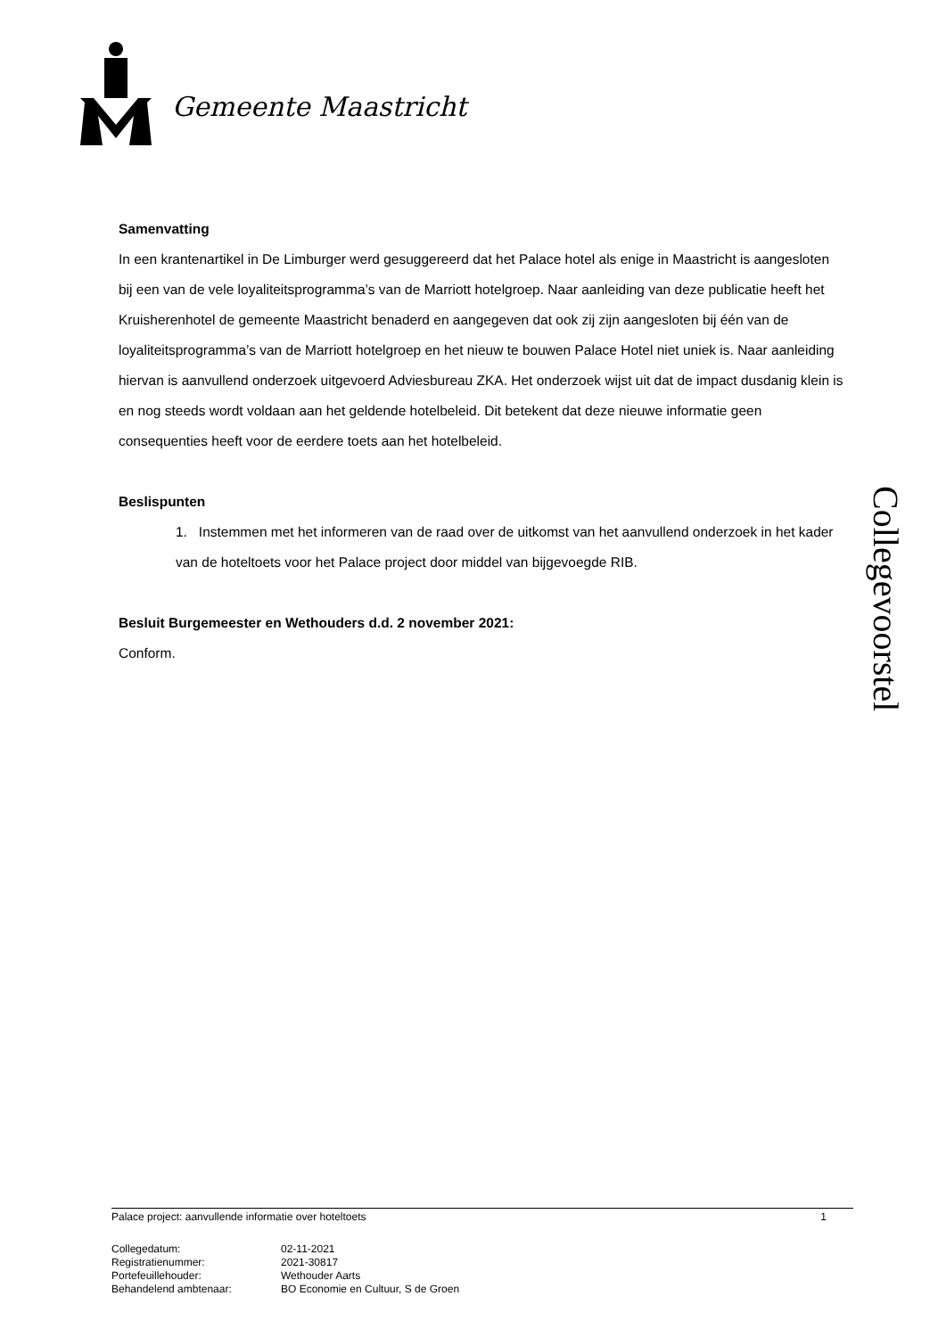Gemeente Maastricht
Collegevoorstel
Samenvatting
In een krantenartikel in De Limburger werd gesuggereerd dat het Palace hotel als enige in Maastricht is aangesloten bij een van de vele loyaliteitsprogramma’s van de Marriott hotelgroep. Naar aanleiding van deze publicatie heeft het Kruisherenhotel de gemeente Maastricht benaderd en aangegeven dat ook zij zijn aangesloten bij één van de loyaliteitsprogramma’s van de Marriott hotelgroep en het nieuw te bouwen Palace Hotel niet uniek is. Naar aanleiding hiervan is aanvullend onderzoek uitgevoerd Adviesbureau ZKA. Het onderzoek wijst uit dat de impact dusdanig klein is en nog steeds wordt voldaan aan het geldende hotelbeleid. Dit betekent dat deze nieuwe informatie geen consequenties heeft voor de eerdere toets aan het hotelbeleid.
Beslispunten
1. Instemmen met het informeren van de raad over de uitkomst van het aanvullend onderzoek in het kader van de hoteltoets voor het Palace project door middel van bijgevoegde RIB.
Besluit Burgemeester en Wethouders d.d. 2 november 2021:
Conform.
Palace project: aanvullende informatie over hoteltoets 1
Collegedatum: 02-11-2021
Registratienummer: 2021-30817
Portefeuillehouder: Wethouder Aarts
Behandelend ambtenaar: BO Economie en Cultuur, S de Groen